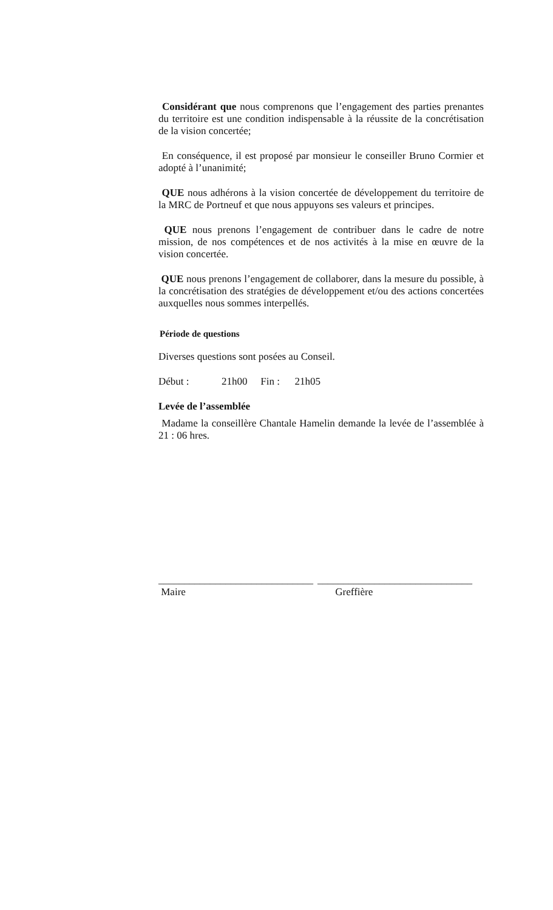Considérant que nous comprenons que l’engagement des parties prenantes du territoire est une condition indispensable à la réussite de la concrétisation de la vision concertée;
En conséquence, il est proposé par monsieur le conseiller Bruno Cormier et adopté à l’unanimité;
QUE nous adhérons à la vision concertée de développement du territoire de la MRC de Portneuf et que nous appuyons ses valeurs et principes.
QUE nous prenons l’engagement de contribuer dans le cadre de notre mission, de nos compétences et de nos activités à la mise en œuvre de la vision concertée.
QUE nous prenons l’engagement de collaborer, dans la mesure du possible, à la concrétisation des stratégies de développement et/ou des actions concertées auxquelles nous sommes interpellés.
Période de questions
Diverses questions sont posées au Conseil.
Début : 21h00 Fin : 21h05
Levée de l’assemblée
Madame la conseillère Chantale Hamelin demande la levée de l’assemblée à 21 : 06 hres.
______________________________
______________________________
Maire Greffière